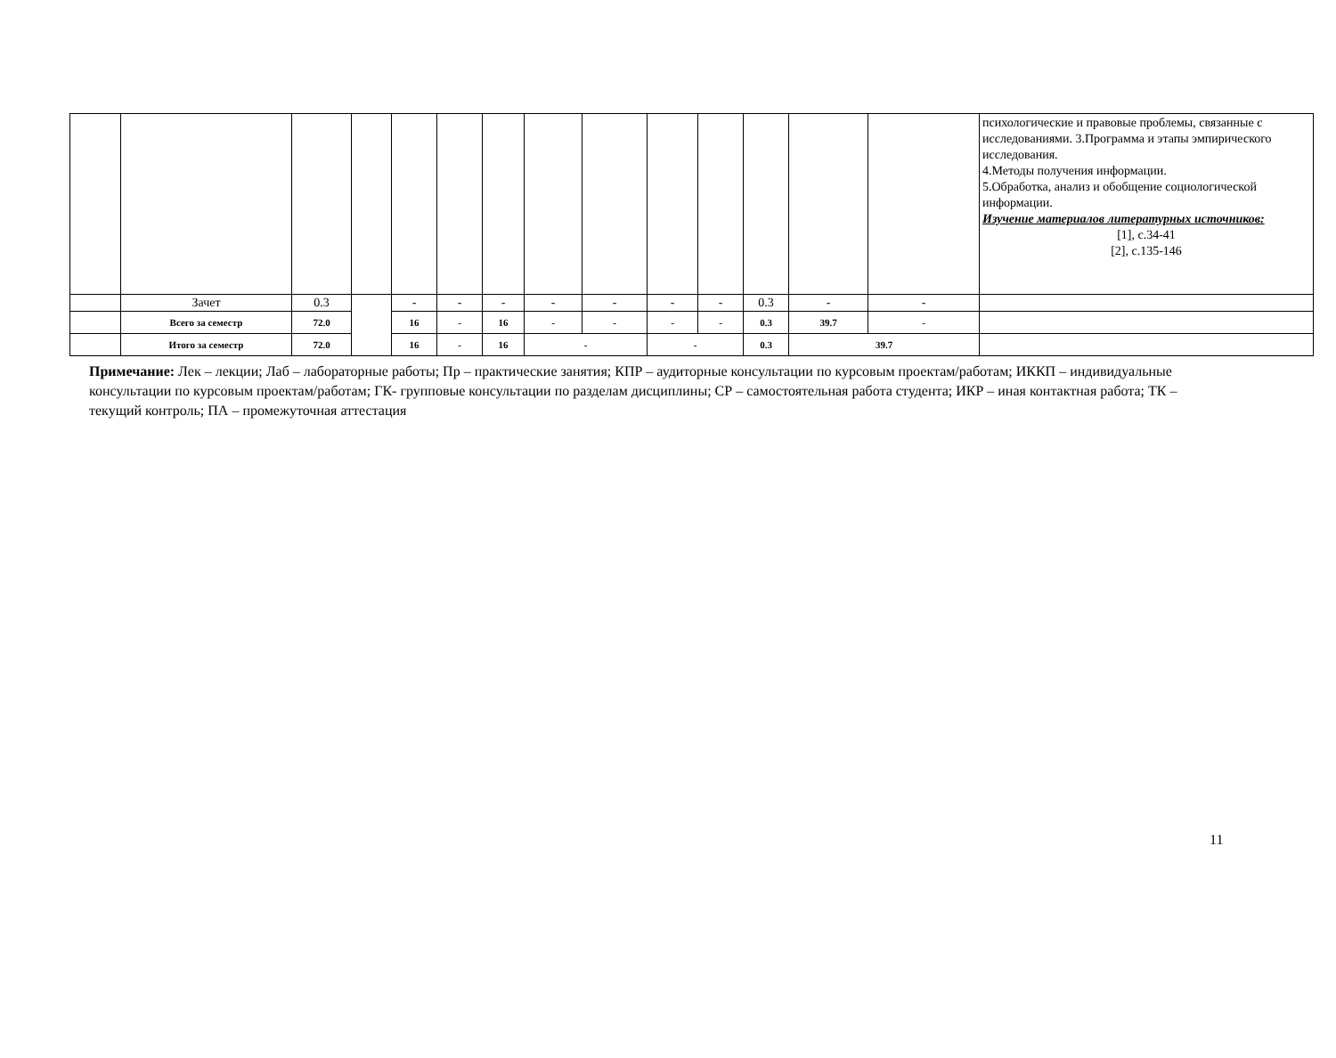| | | | | | | | | | | | | | | психологические и правовые проблемы, связанные с исследованиями. 3.Программа и этапы эмпирического исследования. 4.Методы получения информации. 5.Обработка, анализ и обобщение социологической информации. Изучение материалов литературных источников: [1], с.34-41 [2], с.135-146 |
| | Зачет | 0.3 | | - | - | - | - | - | - | - | 0.3 | - | - | |
| | Всего за семестр | 72.0 | | 16 | - | 16 | - | - | - | - | 0.3 | 39.7 | - | |
| | Итого за семестр | 72.0 | | 16 | - | 16 | - | | - | | 0.3 | 39.7 | | |
Примечание: Лек – лекции; Лаб – лабораторные работы; Пр – практические занятия; КПР – аудиторные консультации по курсовым проектам/работам; ИККП – индивидуальные консультации по курсовым проектам/работам; ГК- групповые консультации по разделам дисциплины; СР – самостоятельная работа студента; ИКР – иная контактная работа; ТК – текущий контроль; ПА – промежуточная аттестация
11